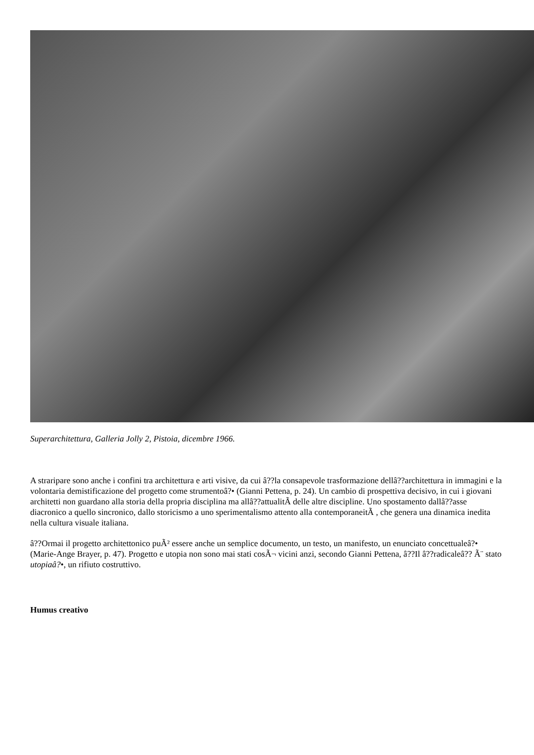Superarchitettura, Galleria Jolly 2, Pistoia, dicembre 1966.
A straripare sono anche i confini tra architettura e arti visive, da cui â??la consapevole trasformazione dellâ??architettura in immagini e la volontaria demistificazione del progetto come strumentoâ?• (Gianni Pettena, p. 24). Un cambio di prospettiva decisivo, in cui i giovani architetti non guardano alla storia della propria disciplina ma allâ??attualitÃ delle altre discipline. Uno spostamento dallâ??asse diacronico a quello sincronico, dallo storicismo a uno sperimentalismo attento alla contemporaneitÃ , che genera una dinamica inedita nella cultura visuale italiana.
â??Ormai il progetto architettonico puÃ² essere anche un semplice documento, un testo, un manifesto, un enunciato concettualeâ?• (Marie-Ange Brayer, p. 47). Progetto e utopia non sono mai stati cosÃ¬ vicini anzi, secondo Gianni Pettena, â??Il â??radicaleâ?? Ã¨ stato utopiaâ?•, un rifiuto costruttivo.
Humus creativo